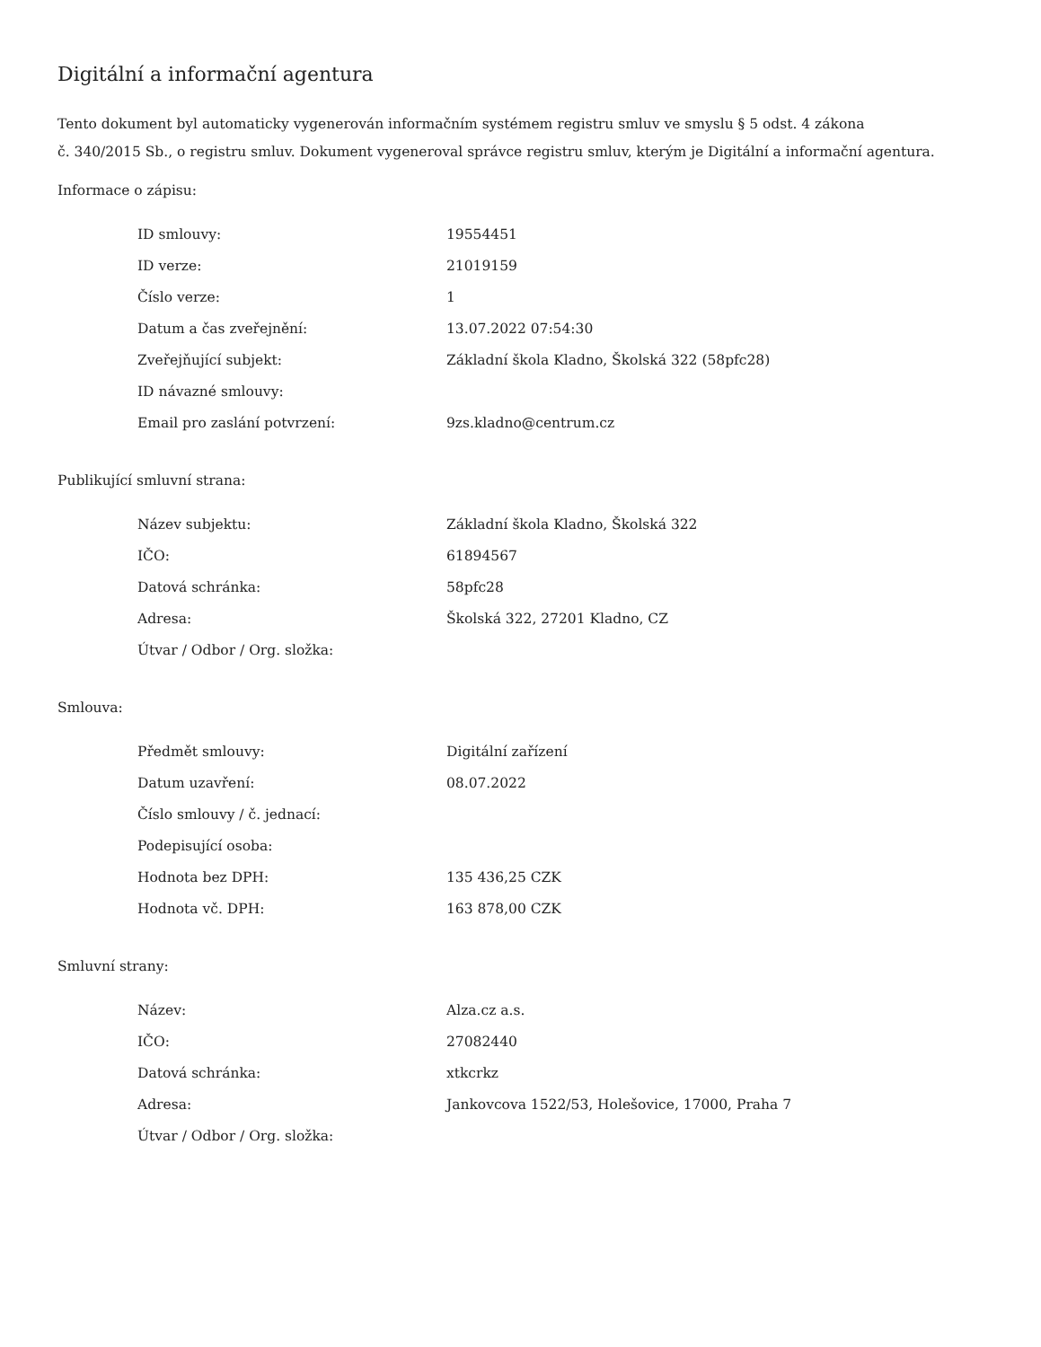Digitální a informační agentura
Tento dokument byl automaticky vygenerován informačním systémem registru smluv ve smyslu § 5 odst. 4 zákona
č. 340/2015 Sb., o registru smluv. Dokument vygeneroval správce registru smluv, kterým je Digitální a informační agentura.
Informace o zápisu:
| ID smlouvy: | 19554451 |
| ID verze: | 21019159 |
| Číslo verze: | 1 |
| Datum a čas zveřejnění: | 13.07.2022 07:54:30 |
| Zveřejňující subjekt: | Základní škola Kladno, Školská 322 (58pfc28) |
| ID návazné smlouvy: | |
| Email pro zaslání potvrzení: | 9zs.kladno@centrum.cz |
Publikující smluvní strana:
| Název subjektu: | Základní škola Kladno, Školská 322 |
| IČO: | 61894567 |
| Datová schránka: | 58pfc28 |
| Adresa: | Školská 322, 27201 Kladno, CZ |
| Útvar / Odbor / Org. složka: | |
Smlouva:
| Předmět smlouvy: | Digitální zařízení |
| Datum uzavření: | 08.07.2022 |
| Číslo smlouvy / č. jednací: | |
| Podepisující osoba: | |
| Hodnota bez DPH: | 135 436,25 CZK |
| Hodnota vč. DPH: | 163 878,00 CZK |
Smluvní strany:
| Název: | Alza.cz a.s. |
| IČO: | 27082440 |
| Datová schránka: | xtkcrkz |
| Adresa: | Jankovcova 1522/53, Holešovice, 17000, Praha 7 |
| Útvar / Odbor / Org. složka: | |